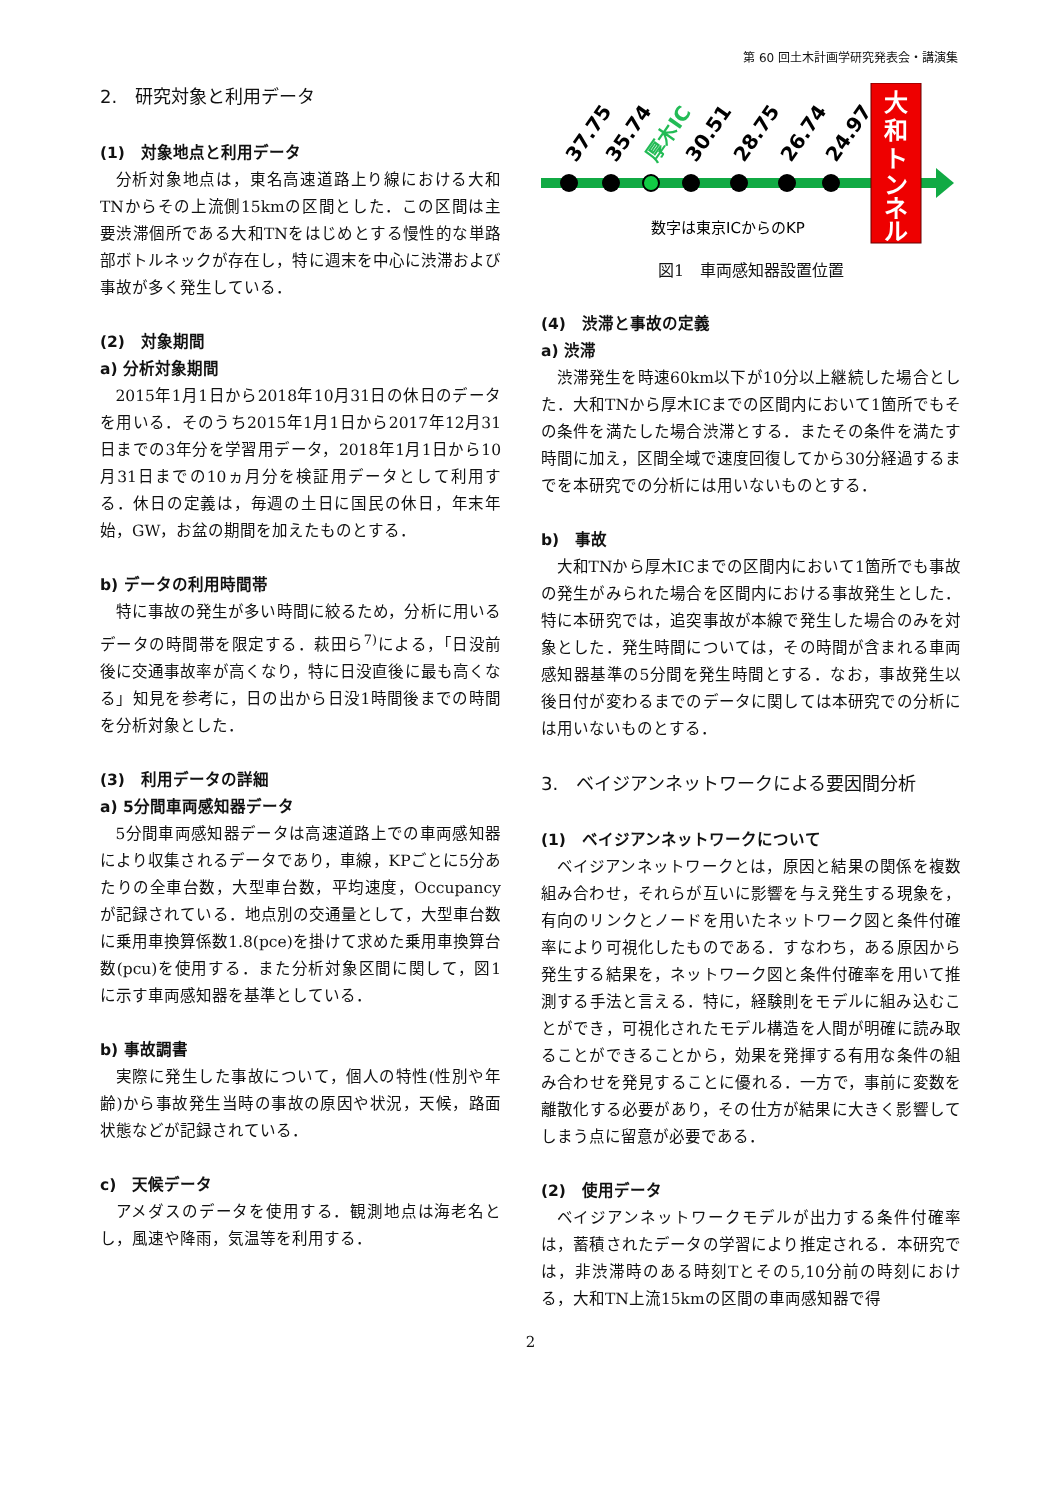第 60 回土木計画学研究発表会・講演集
2.　研究対象と利用データ
(1)　対象地点と利用データ
分析対象地点は，東名高速道路上り線における大和TNからその上流側15kmの区間とした．この区間は主要渋滞個所である大和TNをはじめとする慢性的な単路部ボトルネックが存在し，特に週末を中心に渋滞および事故が多く発生している．
(2)　対象期間
a) 分析対象期間
2015年1月1日から2018年10月31日の休日のデータを用いる．そのうち2015年1月1日から2017年12月31日までの3年分を学習用データ，2018年1月1日から10月31日までの10ヵ月分を検証用データとして利用する．休日の定義は，毎週の土日に国民の休日，年末年始，GW，お盆の期間を加えたものとする．
b) データの利用時間帯
特に事故の発生が多い時間に絞るため，分析に用いるデータの時間帯を限定する．萩田ら<sup>7)</sup>による，「日没前後に交通事故率が高くなり，特に日没直後に最も高くなる」知見を参考に，日の出から日没1時間後までの時間を分析対象とした．
(3)　利用データの詳細
a) 5分間車両感知器データ
5分間車両感知器データは高速道路上での車両感知器により収集されるデータであり，車線，KPごとに5分あたりの全車台数，大型車台数，平均速度，Occupancyが記録されている．地点別の交通量として，大型車台数に乗用車換算係数1.8(pce)を掛けて求めた乗用車換算台数(pcu)を使用する．また分析対象区間に関して，図1に示す車両感知器を基準としている．
b) 事故調書
実際に発生した事故について，個人の特性(性別や年齢)から事故発生当時の事故の原因や状況，天候，路面状態などが記録されている．
c)　天候データ
アメダスのデータを使用する．観測地点は海老名とし，風速や降雨，気温等を利用する．
37.75
35.74
厚木IC
30.51
28.75
26.74
24.97
数字は東京ICからのKP
大
和
ト
ン
ネ
ル
図1　車両感知器設置位置
(4)　渋滞と事故の定義
a) 渋滞
渋滞発生を時速60km以下が10分以上継続した場合とした．大和TNから厚木ICまでの区間内において1箇所でもその条件を満たした場合渋滞とする．またその条件を満たす時間に加え，区間全域で速度回復してから30分経過するまでを本研究での分析には用いないものとする．
b)　事故
大和TNから厚木ICまでの区間内において1箇所でも事故の発生がみられた場合を区間内における事故発生とした．特に本研究では，追突事故が本線で発生した場合のみを対象とした．発生時間については，その時間が含まれる車両感知器基準の5分間を発生時間とする．なお，事故発生以後日付が変わるまでのデータに関しては本研究での分析には用いないものとする．
3.　ベイジアンネットワークによる要因間分析
(1)　ベイジアンネットワークについて
ベイジアンネットワークとは，原因と結果の関係を複数組み合わせ，それらが互いに影響を与え発生する現象を，有向のリンクとノードを用いたネットワーク図と条件付確率により可視化したものである．すなわち，ある原因から発生する結果を，ネットワーク図と条件付確率を用いて推測する手法と言える．特に，経験則をモデルに組み込むことができ，可視化されたモデル構造を人間が明確に読み取ることができることから，効果を発揮する有用な条件の組み合わせを発見することに優れる．一方で，事前に変数を離散化する必要があり，その仕方が結果に大きく影響してしまう点に留意が必要である．
(2)　使用データ
ベイジアンネットワークモデルが出力する条件付確率は，蓄積されたデータの学習により推定される．本研究では，非渋滞時のある時刻Tとその5,10分前の時刻における，大和TN上流15kmの区間の車両感知器で得
2